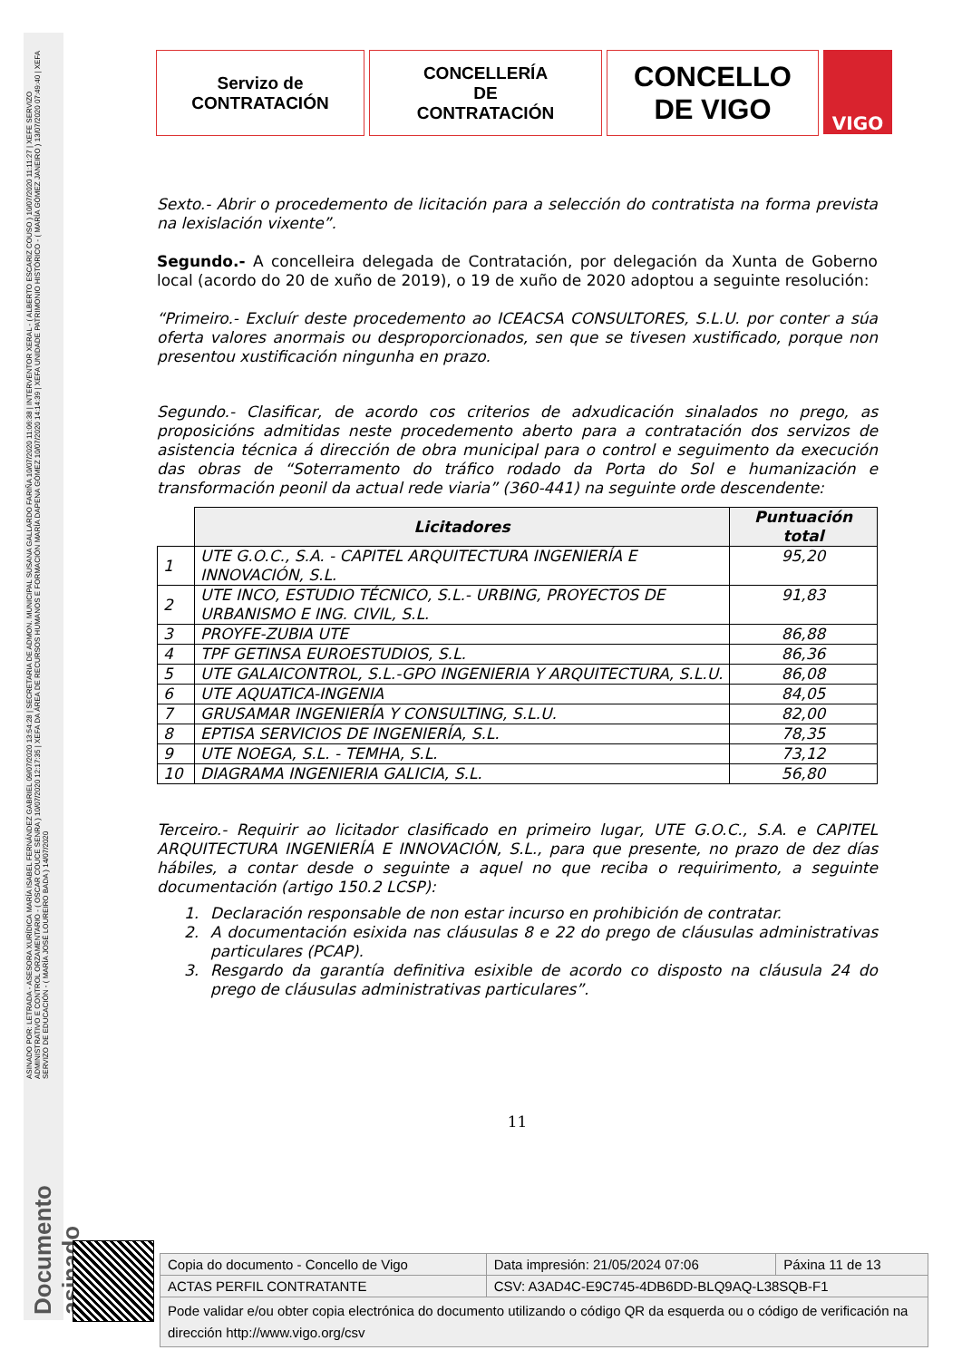ASINADO POR: LETRADA - ASESORA XURÍDICA MARÍA ISABEL FERNÁNDEZ GABRIEL 09/07/2020 13:54:28 | SECRETARIA DE ADMON. MUNICIPAL SUSANA GALLARDO FARIÑA 10/07/2020 11:06:38 | INTERVENTOR XERAL - ( ALBERTO ESCARIZ COUSO ) 10/07/2020 11:11:27 | XEFE SERVIZO ADMINISTRATIVO E CONTROL ORZAMENTARIO - ( OSCAR COUCE SENRA ) 10/07/2020 12:17:35 | XEFA DA ÁREA DE RECURSOS HUMANOS E FORMACIÓN MARÍA DAPENA GÓMEZ 10/07/2020 14:14:39 | XEFA UNIDADE PATRIMONIO HISTÓRICO - ( MARÍA GÓMEZ JANEIRO ) 13/07/2020 07:49:40 | XEFA SERVIZO DE EDUCACIÓN - ( MARÍA JOSÉ LOUREIRO BADA ) 14/07/2020
Documento asinado
Servizo de
CONTRATACIÓN
CONCELLERÍA
DE
CONTRATACIÓN
CONCELLO
DE VIGO
VIGO
Sexto.- Abrir o procedemento de licitación para a selección do contratista na forma prevista na lexislación vixente”.
Segundo.- A concelleira delegada de Contratación, por delegación da Xunta de Goberno local (acordo do 20 de xuño de 2019), o 19 de xuño de 2020 adoptou a seguinte resolución:
“Primeiro.- Excluír deste procedemento ao ICEACSA CONSULTORES, S.L.U. por conter a súa oferta valores anormais ou desproporcionados, sen que se tivesen xustificado, porque non presentou xustificación ningunha en prazo.
Segundo.- Clasificar, de acordo cos criterios de adxudicación sinalados no prego, as proposicións admitidas neste procedemento aberto para a contratación dos servizos de asistencia técnica á dirección de obra municipal para o control e seguimento da execución das obras de “Soterramento do tráfico rodado da Porta do Sol e humanización e transformación peonil da actual rede viaria” (360-441) na seguinte orde descendente:
| | Licitadores | Puntuación total |
| 1 | UTE G.O.C., S.A. - CAPITEL ARQUITECTURA INGENIERÍA E INNOVACIÓN, S.L. | 95,20 |
| 2 | UTE INCO, ESTUDIO TÉCNICO, S.L.- URBING, PROYECTOS DE URBANISMO E ING. CIVIL, S.L. | 91,83 |
| 3 | PROYFE-ZUBIA UTE | 86,88 |
| 4 | TPF GETINSA EUROESTUDIOS, S.L. | 86,36 |
| 5 | UTE GALAICONTROL, S.L.-GPO INGENIERIA Y ARQUITECTURA, S.L.U. | 86,08 |
| 6 | UTE AQUATICA-INGENIA | 84,05 |
| 7 | GRUSAMAR INGENIERÍA Y CONSULTING, S.L.U. | 82,00 |
| 8 | EPTISA SERVICIOS DE INGENIERÍA, S.L. | 78,35 |
| 9 | UTE NOEGA, S.L. - TEMHA, S.L. | 73,12 |
| 10 | DIAGRAMA INGENIERIA GALICIA, S.L. | 56,80 |
Terceiro.- Requirir ao licitador clasificado en primeiro lugar, UTE G.O.C., S.A. e CAPITEL ARQUITECTURA INGENIERÍA E INNOVACIÓN, S.L., para que presente, no prazo de dez días hábiles, a contar desde o seguinte a aquel no que reciba o requirimento, a seguinte documentación (artigo 150.2 LCSP):
1. Declaración responsable de non estar incurso en prohibición de contratar.
2. A documentación esixida nas cláusulas 8 e 22 do prego de cláusulas administrativas particulares (PCAP).
3. Resgardo da garantía definitiva esixible de acordo co disposto na cláusula 24 do prego de cláusulas administrativas particulares”.
11
| Copia do documento - Concello de Vigo | Data impresión: 21/05/2024 07:06 | Páxina 11 de 13 |
| ACTAS PERFIL CONTRATANTE | CSV: A3AD4C-E9C745-4DB6DD-BLQ9AQ-L38SQB-F1 | |
| Pode validar e/ou obter copia electrónica do documento utilizando o código QR da esquerda ou o código de verificación na dirección http://www.vigo.org/csv | | |